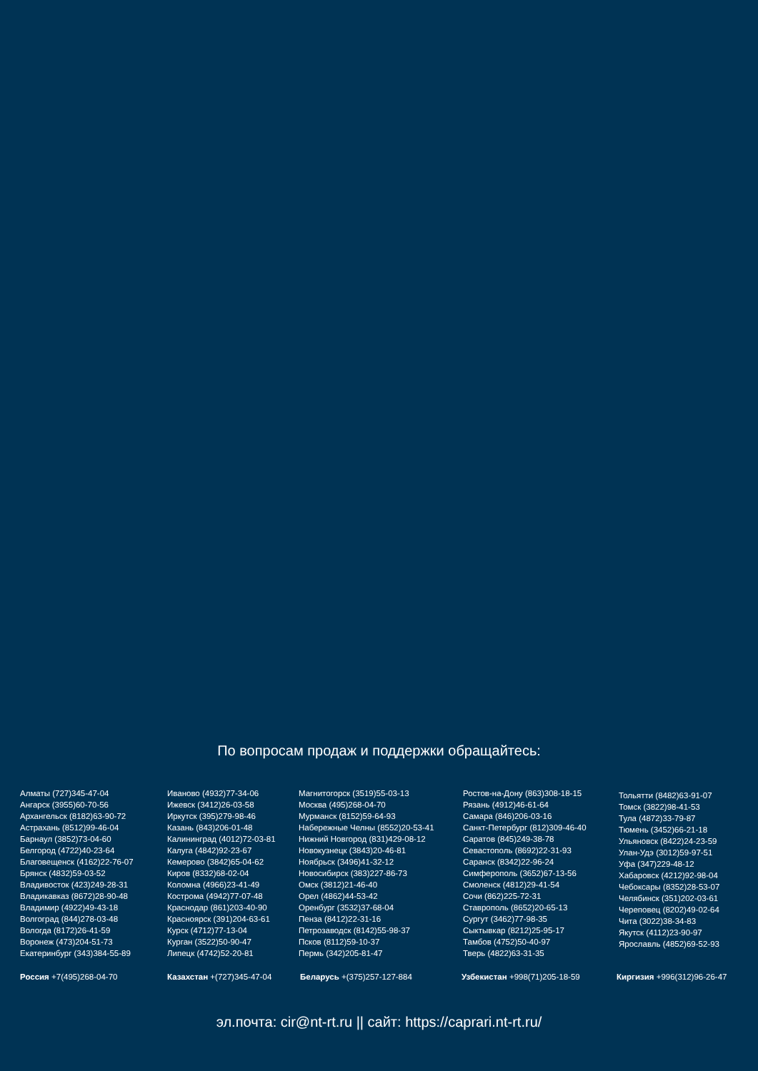По вопросам продаж и поддержки обращайтесь:
Алматы (727)345-47-04
Ангарск (3955)60-70-56
Архангельск (8182)63-90-72
Астрахань (8512)99-46-04
Барнаул (3852)73-04-60
Белгород (4722)40-23-64
Благовещенск (4162)22-76-07
Брянск (4832)59-03-52
Владивосток (423)249-28-31
Владикавказ (8672)28-90-48
Владимир (4922)49-43-18
Волгоград (844)278-03-48
Вологда (8172)26-41-59
Воронеж (473)204-51-73
Екатеринбург (343)384-55-89
Иваново (4932)77-34-06
Ижевск (3412)26-03-58
Иркутск (395)279-98-46
Казань (843)206-01-48
Калининград (4012)72-03-81
Калуга (4842)92-23-67
Кемерово (3842)65-04-62
Киров (8332)68-02-04
Коломна (4966)23-41-49
Кострома (4942)77-07-48
Краснодар (861)203-40-90
Красноярск (391)204-63-61
Курск (4712)77-13-04
Курган (3522)50-90-47
Липецк (4742)52-20-81
Магнитогорск (3519)55-03-13
Москва (495)268-04-70
Мурманск (8152)59-64-93
Набережные Челны (8552)20-53-41
Нижний Новгород (831)429-08-12
Новокузнецк (3843)20-46-81
Ноябрьск (3496)41-32-12
Новосибирск (383)227-86-73
Омск (3812)21-46-40
Орел (4862)44-53-42
Оренбург (3532)37-68-04
Пенза (8412)22-31-16
Петрозаводск (8142)55-98-37
Псков (8112)59-10-37
Пермь (342)205-81-47
Ростов-на-Дону (863)308-18-15
Рязань (4912)46-61-64
Самара (846)206-03-16
Санкт-Петербург (812)309-46-40
Саратов (845)249-38-78
Севастополь (8692)22-31-93
Саранск (8342)22-96-24
Симферополь (3652)67-13-56
Смоленск (4812)29-41-54
Сочи (862)225-72-31
Ставрополь (8652)20-65-13
Сургут (3462)77-98-35
Сыктывкар (8212)25-95-17
Тамбов (4752)50-40-97
Тверь (4822)63-31-35
Тольятти (8482)63-91-07
Томск (3822)98-41-53
Тула (4872)33-79-87
Тюмень (3452)66-21-18
Ульяновск (8422)24-23-59
Улан-Удэ (3012)59-97-51
Уфа (347)229-48-12
Хабаровск (4212)92-98-04
Чебоксары (8352)28-53-07
Челябинск (351)202-03-61
Череповец (8202)49-02-64
Чита (3022)38-34-83
Якутск (4112)23-90-97
Ярославль (4852)69-52-93
Россия +7(495)268-04-70 Казахстан +(727)345-47-04 Беларусь +(375)257-127-884 Узбекистан +998(71)205-18-59 Киргизия +996(312)96-26-47
эл.почта: cir@nt-rt.ru || сайт: https://caprari.nt-rt.ru/